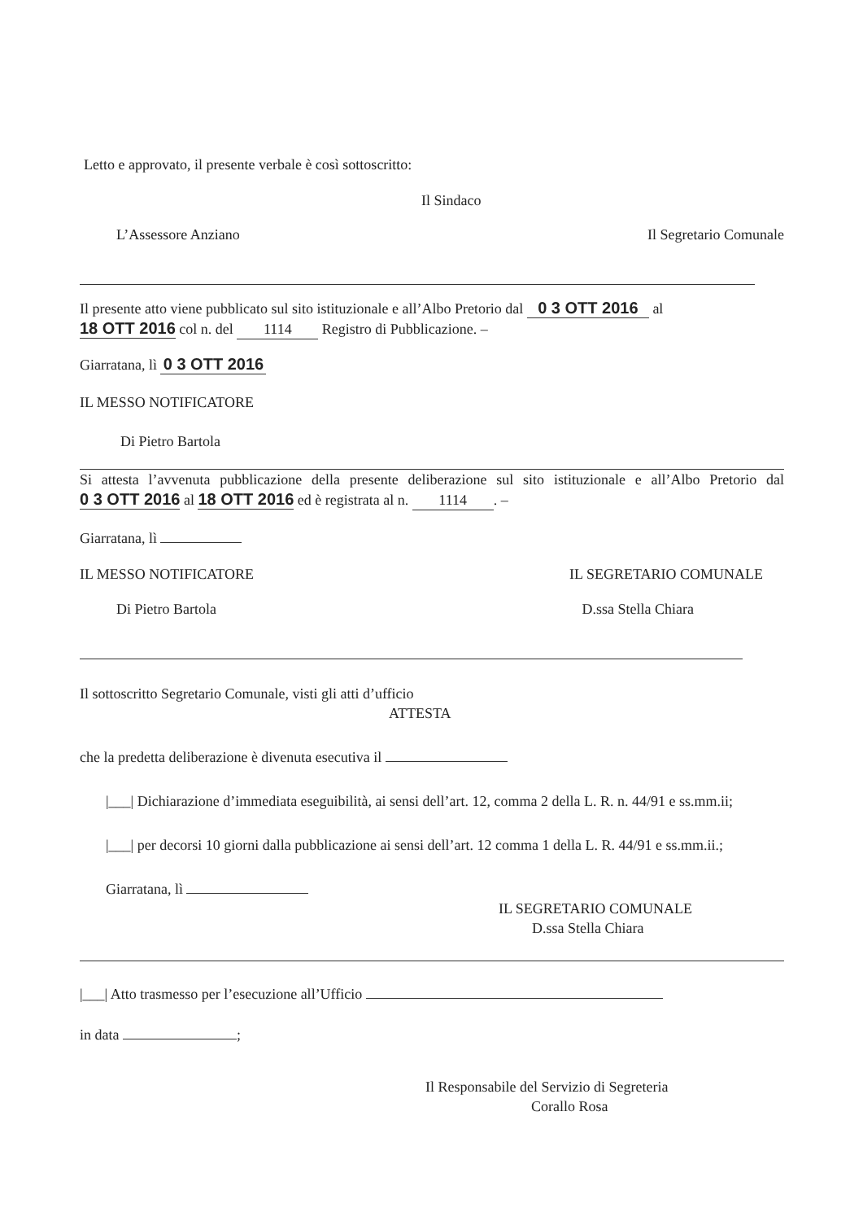Letto e approvato, il presente verbale è così sottoscritto:
Il Sindaco
L’Assessore Anziano Il Segretario Comunale
Il presente atto viene pubblicato sul sito istituzionale e all’Albo Pretorio dal 0 3 OTT 2016 al
18 OTT 2016 col n. del 1114 Registro di Pubblicazione. –
Giarratana, lì 0 3 OTT 2016
IL MESSO NOTIFICATORE
Di Pietro Bartola
Si attesta l’avvenuta pubblicazione della presente deliberazione sul sito istituzionale e all’Albo Pretorio dal 0 3 OTT 2016 al 18 OTT 2016 ed è registrata al n. 1114. –
Giarratana, lì
IL MESSO NOTIFICATORE IL SEGRETARIO COMUNALE
Di Pietro Bartola D.ssa Stella Chiara
Il sottoscritto Segretario Comunale, visti gli atti d’ufficio
ATTESTA
che la predetta deliberazione è divenuta esecutiva il
|___| Dichiarazione d’immediata eseguibilità, ai sensi dell’art. 12, comma 2 della L. R. n. 44/91 e ss.mm.ii;
|___| per decorsi 10 giorni dalla pubblicazione ai sensi dell’art. 12 comma 1 della L. R. 44/91 e ss.mm.ii.;
Giarratana, lì
IL SEGRETARIO COMUNALE
D.ssa Stella Chiara
|___| Atto trasmesso per l’esecuzione all’Ufficio
in data ;
Il Responsabile del Servizio di Segreteria
Corallo Rosa